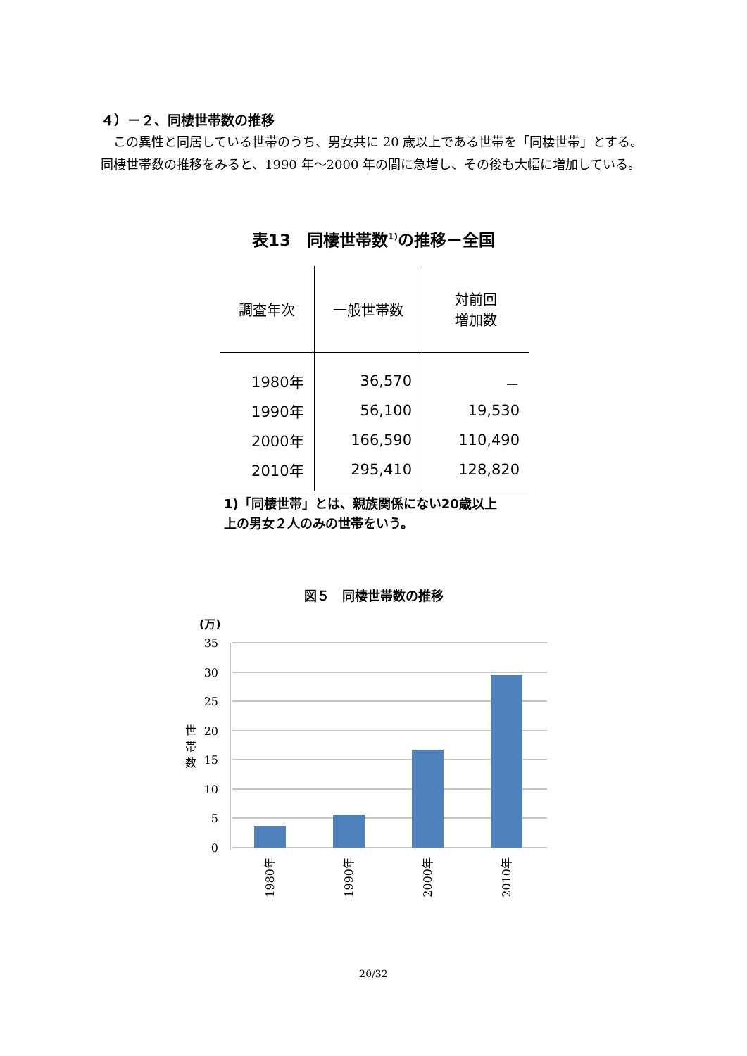４）－２、同棲世帯数の推移
　この異性と同居している世帯のうち、男女共に 20 歳以上である世帯を「同棲世帯」とする。同棲世帯数の推移をみると、1990 年～2000 年の間に急増し、その後も大幅に増加している。
表13　同棲世帯数<sup>1)</sup>の推移－全国
| 調査年次 | 一般世帯数 | 対前回 増加数 |
| --- | --- | --- |
| 1980年 | 36,570 | － |
| 1990年 | 56,100 | 19,530 |
| 2000年 | 166,590 | 110,490 |
| 2010年 | 295,410 | 128,820 |
1)「同棲世帯」とは、親族関係にない20歳以上
上の男女２人のみの世帯をいう。
図５　同棲世帯数の推移
(万)
35
30
25
20
15
10
5
0
世
帯
数
1980年
1990年
2000年
2010年
20/32